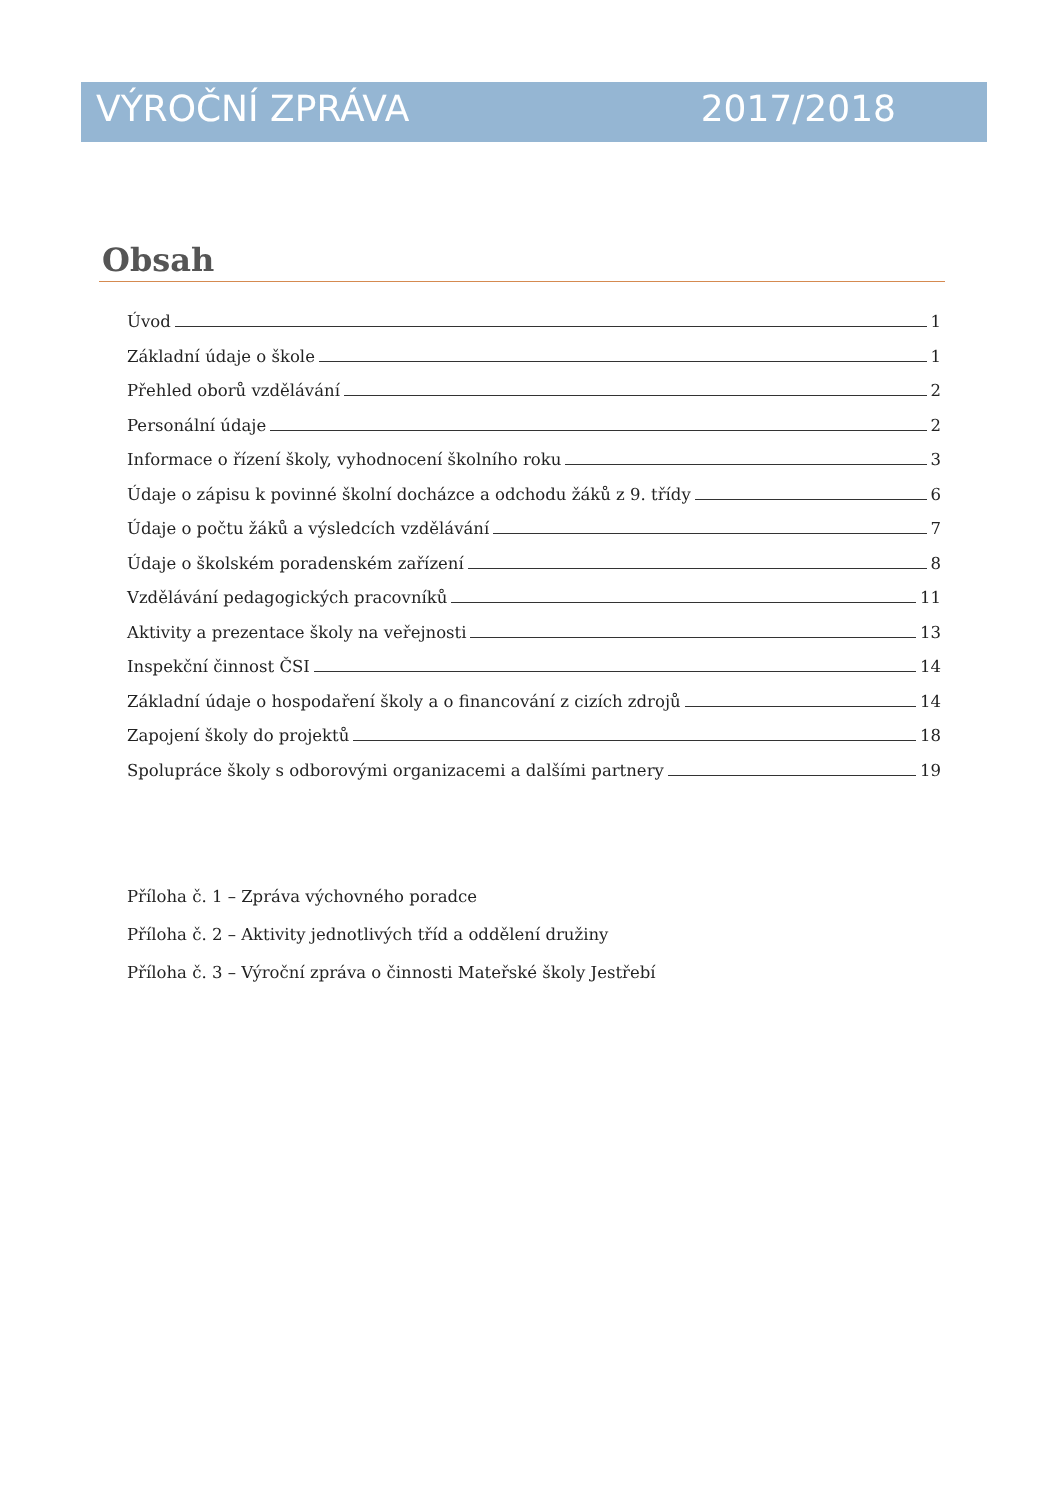VÝROČNÍ ZPRÁVA 2017/2018
Obsah
Úvod 1
Základní údaje o škole 1
Přehled oborů vzdělávání 2
Personální údaje 2
Informace o řízení školy, vyhodnocení školního roku 3
Údaje o zápisu k povinné školní docházce a odchodu žáků z 9. třídy 6
Údaje o počtu žáků a výsledcích vzdělávání 7
Údaje o školském poradenském zařízení 8
Vzdělávání pedagogických pracovníků 11
Aktivity a prezentace školy na veřejnosti 13
Inspekční činnost ČSI 14
Základní údaje o hospodaření školy a o financování z cizích zdrojů 14
Zapojení školy do projektů 18
Spolupráce školy s odborovými organizacemi a dalšími partnery 19
Příloha č. 1 – Zpráva výchovného poradce
Příloha č. 2 – Aktivity jednotlivých tříd a oddělení družiny
Příloha č. 3 – Výroční zpráva o činnosti Mateřské školy Jestřebí